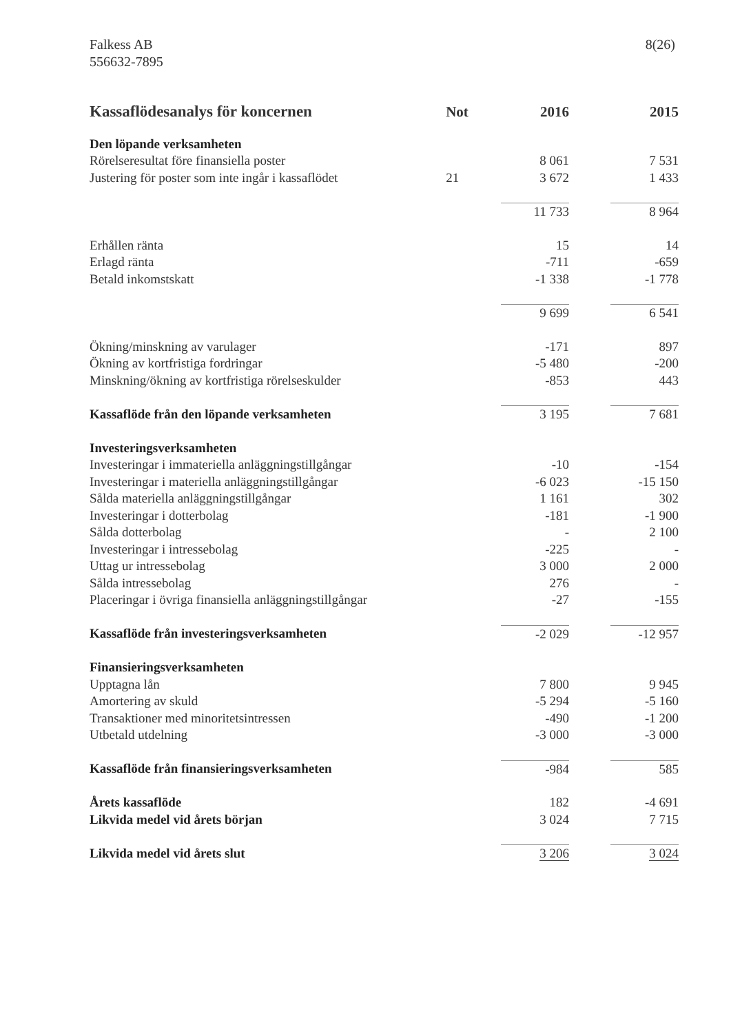Falkess AB
556632-7895
8(26)
| Kassaflödesanalys för koncernen | Not | 2016 | | 2015 |
| --- | --- | --- | --- | --- |
| Den löpande verksamheten | | | | |
| Rörelseresultat före finansiella poster | | 8 061 | | 7 531 |
| Justering för poster som inte ingår i kassaflödet | 21 | 3 672 | | 1 433 |
| | | 11 733 | | 8 964 |
| Erhållen ränta | | 15 | | 14 |
| Erlagd ränta | | -711 | | -659 |
| Betald inkomstskatt | | -1 338 | | -1 778 |
| | | 9 699 | | 6 541 |
| Ökning/minskning av varulager | | -171 | | 897 |
| Ökning av kortfristiga fordringar | | -5 480 | | -200 |
| Minskning/ökning av kortfristiga rörelseskulder | | -853 | | 443 |
| Kassaflöde från den löpande verksamheten | | 3 195 | | 7 681 |
| Investeringsverksamheten | | | | |
| Investeringar i immateriella anläggningstillgångar | | -10 | | -154 |
| Investeringar i materiella anläggningstillgångar | | -6 023 | | -15 150 |
| Sålda materiella anläggningstillgångar | | 1 161 | | 302 |
| Investeringar i dotterbolag | | -181 | | -1 900 |
| Sålda dotterbolag | | - | | 2 100 |
| Investeringar i intressebolag | | -225 | | - |
| Uttag ur intressebolag | | 3 000 | | 2 000 |
| Sålda intressebolag | | 276 | | - |
| Placeringar i övriga finansiella anläggningstillgångar | | -27 | | -155 |
| Kassaflöde från investeringsverksamheten | | -2 029 | | -12 957 |
| Finansieringsverksamheten | | | | |
| Upptagna lån | | 7 800 | | 9 945 |
| Amortering av skuld | | -5 294 | | -5 160 |
| Transaktioner med minoritetsintressen | | -490 | | -1 200 |
| Utbetald utdelning | | -3 000 | | -3 000 |
| Kassaflöde från finansieringsverksamheten | | -984 | | 585 |
| Årets kassaflöde | | 182 | | -4 691 |
| Likvida medel vid årets början | | 3 024 | | 7 715 |
| Likvida medel vid årets slut | | 3 206 | | 3 024 |